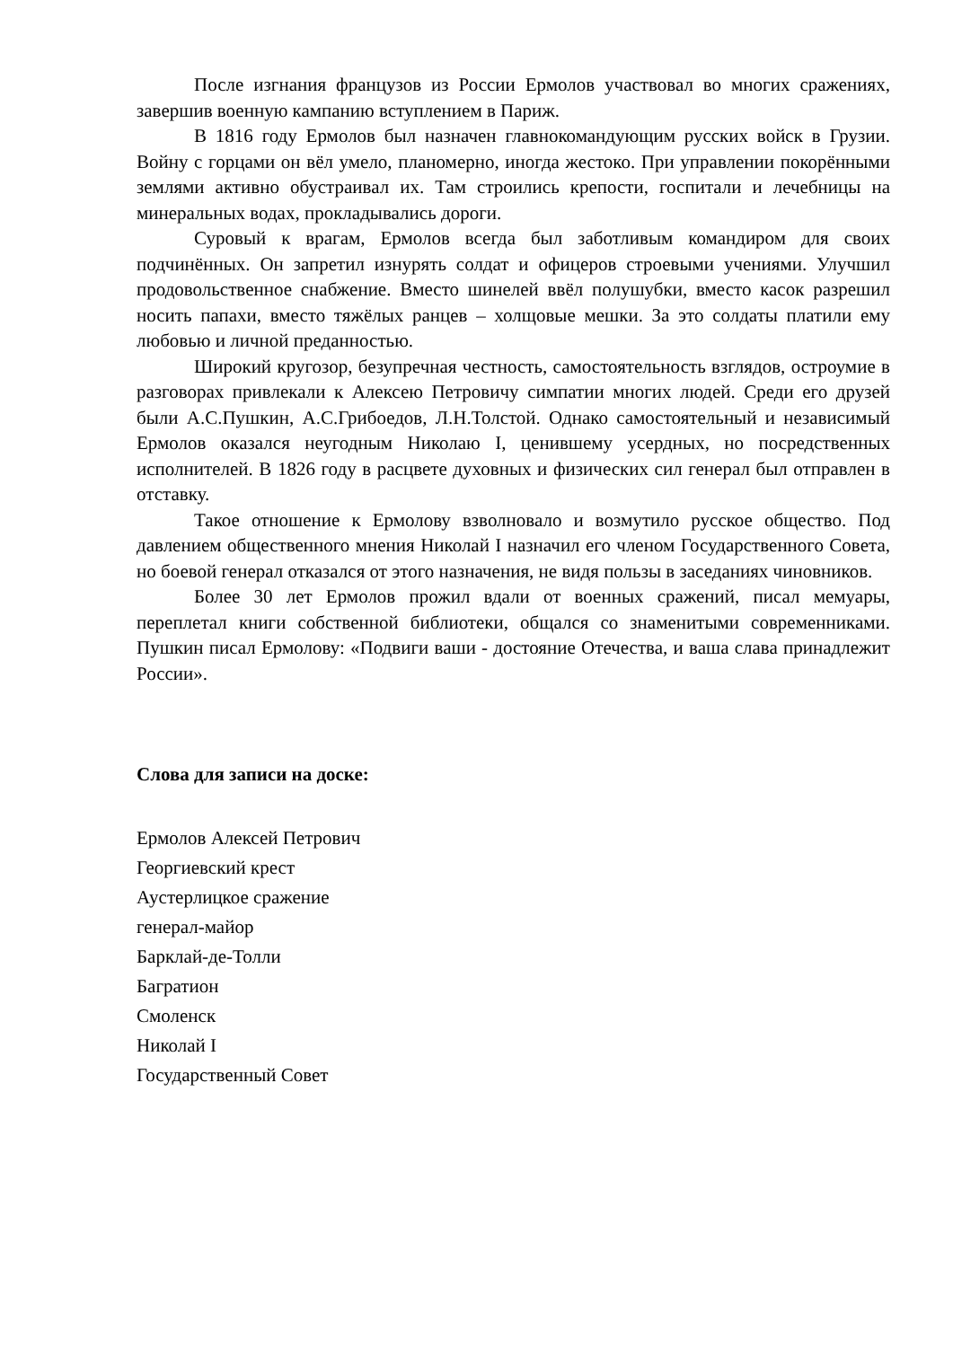После изгнания французов из России Ермолов участвовал во многих сражениях, завершив военную кампанию вступлением в Париж.
В 1816 году Ермолов был назначен главнокомандующим русских войск в Грузии. Войну с горцами он вёл умело, планомерно, иногда жестоко. При управлении покорёнными землями активно обустраивал их. Там строились крепости, госпитали и лечебницы на минеральных водах, прокладывались дороги.
Суровый к врагам, Ермолов всегда был заботливым командиром для своих подчинённых. Он запретил изнурять солдат и офицеров строевыми учениями. Улучшил продовольственное снабжение. Вместо шинелей ввёл полушубки, вместо касок разрешил носить папахи, вместо тяжёлых ранцев – холщовые мешки. За это солдаты платили ему любовью и личной преданностью.
Широкий кругозор, безупречная честность, самостоятельность взглядов, остроумие в разговорах привлекали к Алексею Петровичу симпатии многих людей. Среди его друзей были А.С.Пушкин, А.С.Грибоедов, Л.Н.Толстой. Однако самостоятельный и независимый Ермолов оказался неугодным Николаю I, ценившему усердных, но посредственных исполнителей. В 1826 году в расцвете духовных и физических сил генерал был отправлен в отставку.
Такое отношение к Ермолову взволновало и возмутило русское общество. Под давлением общественного мнения Николай I назначил его членом Государственного Совета, но боевой генерал отказался от этого назначения, не видя пользы в заседаниях чиновников.
Более 30 лет Ермолов прожил вдали от военных сражений, писал мемуары, переплетал книги собственной библиотеки, общался со знаменитыми современниками. Пушкин писал Ермолову: «Подвиги ваши - достояние Отечества, и ваша слава принадлежит России».
Слова для записи на доске:
Ермолов Алексей Петрович
Георгиевский крест
Аустерлицкое сражение
генерал-майор
Барклай-де-Толли
Багратион
Смоленск
Николай I
Государственный Совет